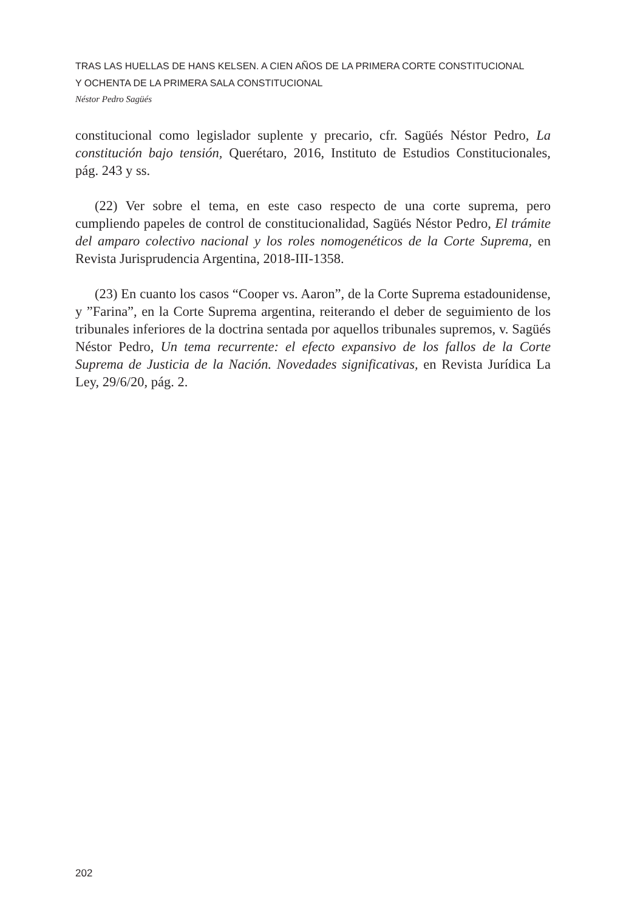TRAS LAS HUELLAS DE HANS KELSEN. A CIEN AÑOS DE LA PRIMERA CORTE CONSTITUCIONAL
Y OCHENTA DE LA PRIMERA SALA CONSTITUCIONAL
Néstor Pedro Sagüés
constitucional como legislador suplente y precario, cfr. Sagüés Néstor Pedro, La constitución bajo tensión, Querétaro, 2016, Instituto de Estudios Constitucionales, pág. 243 y ss.
(22) Ver sobre el tema, en este caso respecto de una corte suprema, pero cumpliendo papeles de control de constitucionalidad, Sagüés Néstor Pedro, El trámite del amparo colectivo nacional y los roles nomogenéticos de la Corte Suprema, en Revista Jurisprudencia Argentina, 2018-III-1358.
(23) En cuanto los casos “Cooper vs. Aaron”, de la Corte Suprema estadounidense, y ”Farina”, en la Corte Suprema argentina, reiterando el deber de seguimiento de los tribunales inferiores de la doctrina sentada por aquellos tribunales supremos, v. Sagüés Néstor Pedro, Un tema recurrente: el efecto expansivo de los fallos de la Corte Suprema de Justicia de la Nación. Novedades significativas, en Revista Jurídica La Ley, 29/6/20, pág. 2.
202